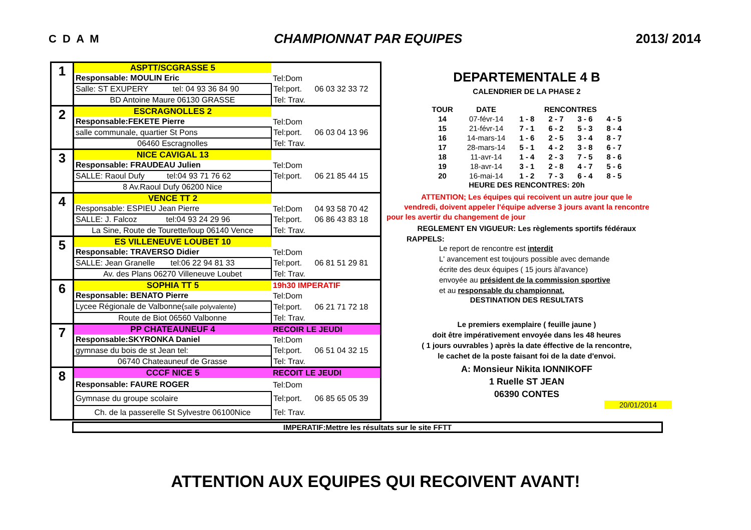C D A M CHAMPIONNAT PAR EQUIPES 2013/ 2014
| 1 | ASPTT/SCGRASSE 5 | | |
| | Responsable: MOULIN Eric | Tel:Dom | |
| | Salle: ST EXUPERY tel: 04 93 36 84 90 | Tel:port. | 06 03 32 33 72 |
| | BD Antoine Maure 06130 GRASSE | Tel: Trav. | |
| 2 | ESCRAGNOLLES 2 | | |
| | Responsable:FEKETE Pierre | Tel:Dom | |
| | salle communale, quartier St Pons | Tel:port. | 06 03 04 13 96 |
| | 06460 Escragnolles | Tel: Trav. | |
| 3 | NICE CAVIGAL 13 | | |
| | Responsable: FRAUDEAU Julien | Tel:Dom | |
| | SALLE: Raoul Dufy tel:04 93 71 76 62 | Tel:port. | 06 21 85 44 15 |
| | 8 Av.Raoul Dufy 06200 Nice | | |
| 4 | VENCE TT 2 | | |
| | Responsable: ESPIEU Jean Pierre | Tel:Dom | 04 93 58 70 42 |
| | SALLE: J. Falcoz tel:04 93 24 29 96 | Tel:port. | 06 86 43 83 18 |
| | La Sine, Route de Tourette/loup 06140 Vence | Tel: Trav. | |
| 5 | ES VILLENEUVE LOUBET 10 | | |
| | Responsable: TRAVERSO Didier | Tel:Dom | |
| | SALLE: Jean Granelle tel:06 22 94 81 33 | Tel:port. | 06 81 51 29 81 |
| | Av. des Plans 06270 Villeneuve Loubet | Tel: Trav. | |
| 6 | SOPHIA TT 5 | 19h30 IMPERATIF | |
| | Responsable: BENATO Pierre | Tel:Dom | |
| | Lycee Régionale de Valbonne( salle polyvalente ) | Tel:port. | 06 21 71 72 18 |
| | Route de Biot 06560 Valbonne | Tel: Trav. | |
| 7 | PP CHATEAUNEUF 4 | RECOIR LE JEUDI | |
| | Responsable:SKYRONKA Daniel | Tel:Dom | |
| | gymnase du bois de st Jean tel: | Tel:port. | 06 51 04 32 15 |
| | 06740 Chateauneuf de Grasse | Tel: Trav. | |
| 8 | CCCF NICE 5 | RECOIT LE JEUDI | |
| | Responsable: FAURE ROGER | Tel:Dom | |
| | Gymnase du groupe scolaire | Tel:port. | 06 85 65 05 39 |
| | Ch. de la passerelle St Sylvestre 06100Nice | Tel: Trav. | |
DEPARTEMENTALE 4 B
CALENDRIER DE LA PHASE 2
| TOUR | DATE | RENCONTRES | | | |
| --- | --- | --- | --- | --- | --- |
| 14 | 07-févr-14 | 1 - 8 | 2 - 7 | 3 - 6 | 4 - 5 |
| 15 | 21-févr-14 | 7 - 1 | 6 - 2 | 5 - 3 | 8 - 4 |
| 16 | 14-mars-14 | 1 - 6 | 2 - 5 | 3 - 4 | 8 - 7 |
| 17 | 28-mars-14 | 5 - 1 | 4 - 2 | 3 - 8 | 6 - 7 |
| 18 | 11-avr-14 | 1 - 4 | 2 - 3 | 7 - 5 | 8 - 6 |
| 19 | 18-avr-14 | 3 - 1 | 2 - 8 | 4 - 7 | 5 - 6 |
| 20 | 16-mai-14 | 1 - 2 | 7 - 3 | 6 - 4 | 8 - 5 |
HEURE DES RENCONTRES: 20h
ATTENTION; Les équipes qui recoivent un autre jour que le
vendredi, doivent appeler l'équipe adverse 3 jours avant la rencontre
pour les avertir du changement de jour
REGLEMENT EN VIGUEUR: Les règlements sportifs fédéraux
RAPPELS:
Le report de rencontre est interdit
L' avancement est toujours possible avec demande
écrite des deux équipes ( 15 jours àl'avance)
envoyée au président de la commission sportive
et au responsable du championnat.
DESTINATION DES RESULTATS
Le premiers exemplaire ( feuille jaune )
doit être impérativement envoyée dans les 48 heures
( 1 jours ouvrables ) après la date éffective de la rencontre,
le cachet de la poste faisant foi de la date d'envoi.
A: Monsieur Nikita IONNIKOFF
1 Ruelle ST JEAN
06390 CONTES
20/01/2014
IMPERATIF:Mettre les résultats sur le site FFTT
ATTENTION AUX EQUIPES QUI RECOIVENT AVANT!